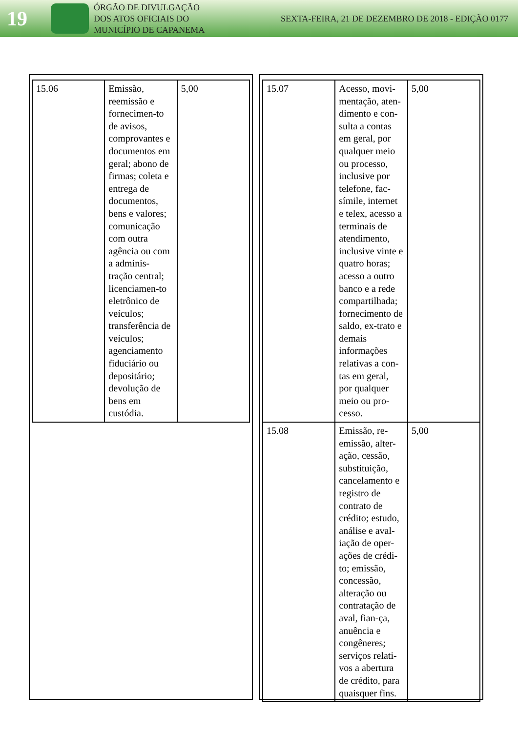19
ÓRGÃO DE DIVULGAÇÃO
DOS ATOS OFICIAIS DO
MUNICÍPIO DE CAPANEMA
SEXTA-FEIRA, 21 DE DEZEMBRO DE 2018 - EDIÇÃO 0177
| 15.06 | Emissão, reemissão e fornecimen-to de avisos, comprovantes e documentos em geral; abono de firmas; coleta e entrega de documentos, bens e valores; comunicação com outra agência ou com a adminis-tração central; licenciamen-to eletrônico de veículos; transferência de veículos; agenciamento fiduciário ou depositário; devolução de bens em custódia. | 5,00 |
| 15.07 | Acesso, movi-mentação, aten-dimento e con-sulta a contas em geral, por qualquer meio ou processo, inclusive por telefone, fac-símile, internet e telex, acesso a terminais de atendimento, inclusive vinte e quatro horas; acesso a outro banco e a rede compartilhada; fornecimento de saldo, ex-trato e demais informações relativas a con-tas em geral, por qualquer meio ou pro-cesso. | 5,00 |
| 15.08 | Emissão, re-emissão, alter-ação, cessão, substituição, cancelamento e registro de contrato de crédito; estudo, análise e aval-iação de oper-ações de crédi-to; emissão, concessão, alteração ou contratação de aval, fian-ça, anuência e congêneres; serviços relati-vos a abertura de crédito, para quaisquer fins. | 5,00 |